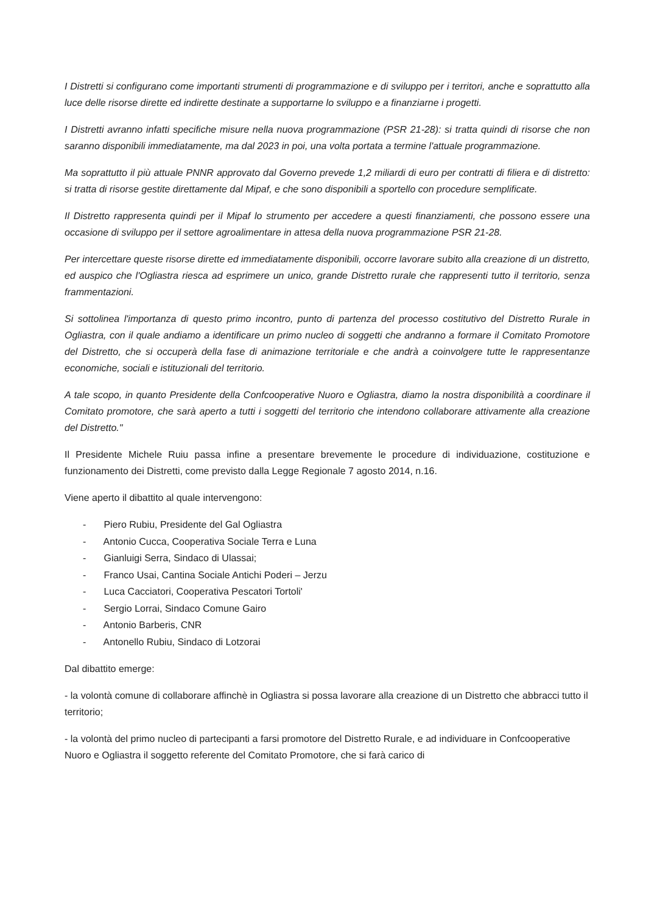I Distretti si configurano come importanti strumenti di programmazione e di sviluppo per i territori, anche e soprattutto alla luce delle risorse dirette ed indirette destinate a supportarne lo sviluppo e a finanziarne i progetti.
I Distretti avranno infatti specifiche misure nella nuova programmazione (PSR 21-28): si tratta quindi di risorse che non saranno disponibili immediatamente, ma dal 2023 in poi, una volta portata a termine l'attuale programmazione.
Ma soprattutto il più attuale PNNR approvato dal Governo prevede 1,2 miliardi di euro per contratti di filiera e di distretto: si tratta di risorse gestite direttamente dal Mipaf, e che sono disponibili a sportello con procedure semplificate.
Il Distretto rappresenta quindi per il Mipaf lo strumento per accedere a questi finanziamenti, che possono essere una occasione di sviluppo per il settore agroalimentare in attesa della nuova programmazione PSR 21-28.
Per intercettare queste risorse dirette ed immediatamente disponibili, occorre lavorare subito alla creazione di un distretto, ed auspico che l'Ogliastra riesca ad esprimere un unico, grande Distretto rurale che rappresenti tutto il territorio, senza frammentazioni.
Si sottolinea l'importanza di questo primo incontro, punto di partenza del processo costitutivo del Distretto Rurale in Ogliastra, con il quale andiamo a identificare un primo nucleo di soggetti che andranno a formare il Comitato Promotore del Distretto, che si occuperà della fase di animazione territoriale e che andrà a coinvolgere tutte le rappresentanze economiche, sociali e istituzionali del territorio.
A tale scopo, in quanto Presidente della Confcooperative Nuoro e Ogliastra, diamo la nostra disponibilità a coordinare il Comitato promotore, che sarà aperto a tutti i soggetti del territorio che intendono collaborare attivamente alla creazione del Distretto."
Il Presidente Michele Ruiu passa infine a presentare brevemente le procedure di individuazione, costituzione e funzionamento dei Distretti, come previsto dalla Legge Regionale 7 agosto 2014, n.16.
Viene aperto il dibattito al quale intervengono:
- Piero Rubiu, Presidente del Gal Ogliastra
- Antonio Cucca, Cooperativa Sociale Terra e Luna
- Gianluigi Serra, Sindaco di Ulassai;
- Franco Usai, Cantina Sociale Antichi Poderi – Jerzu
- Luca Cacciatori, Cooperativa Pescatori Tortoli'
- Sergio Lorrai, Sindaco Comune Gairo
- Antonio Barberis, CNR
- Antonello Rubiu, Sindaco di Lotzorai
Dal dibattito emerge:
- la volontà comune di collaborare affinchè in Ogliastra si possa lavorare alla creazione di un Distretto che abbracci tutto il territorio;
- la volontà del primo nucleo di partecipanti a farsi promotore del Distretto Rurale, e ad individuare in Confcooperative Nuoro e Ogliastra il soggetto referente del Comitato Promotore, che si farà carico di